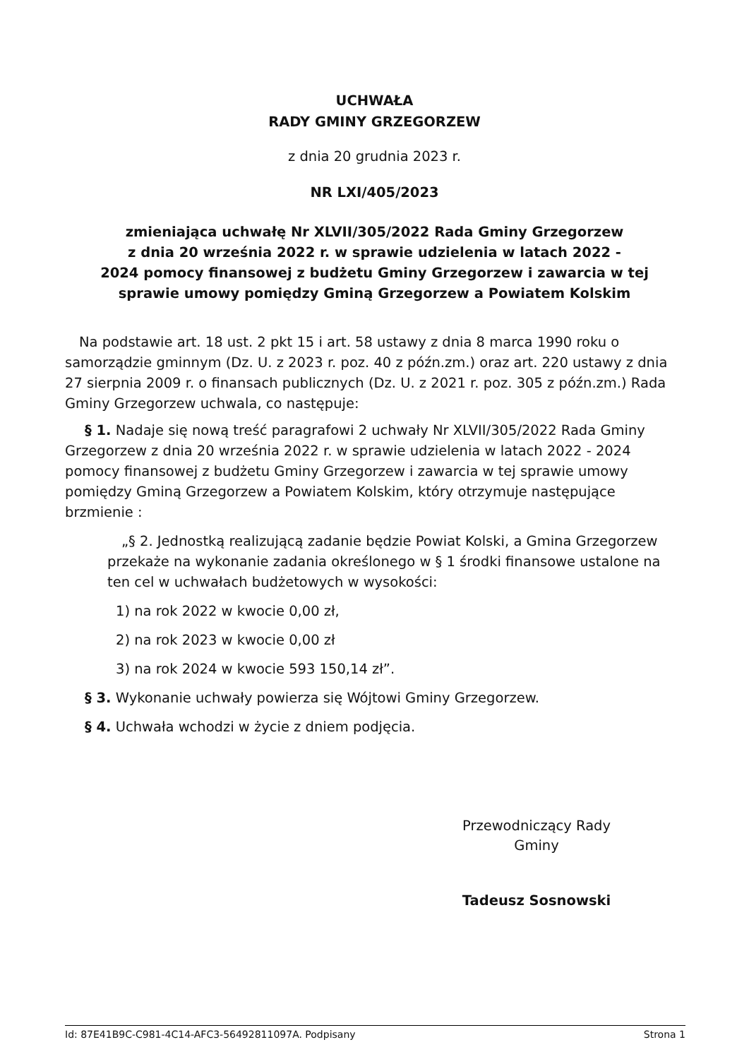UCHWAŁA
RADY GMINY GRZEGORZEW
z dnia 20 grudnia 2023 r.
NR LXI/405/2023
zmieniająca uchwałę Nr XLVII/305/2022 Rada Gminy Grzegorzew
z dnia 20 września 2022 r. w sprawie udzielenia w latach 2022 -
2024 pomocy finansowej z budżetu Gminy Grzegorzew i zawarcia w tej
sprawie umowy pomiędzy Gminą Grzegorzew a Powiatem Kolskim
Na podstawie art. 18 ust. 2 pkt 15 i art. 58 ustawy z dnia 8 marca 1990 roku o samorządzie gminnym (Dz. U. z 2023 r. poz. 40 z późn.zm.) oraz art. 220 ustawy z dnia 27 sierpnia 2009 r. o finansach publicznych (Dz. U. z 2021 r. poz. 305 z późn.zm.) Rada Gminy Grzegorzew uchwala, co następuje:
§ 1. Nadaje się nową treść paragrafowi 2 uchwały Nr XLVII/305/2022 Rada Gminy Grzegorzew z dnia 20 września 2022 r. w sprawie udzielenia w latach 2022 - 2024 pomocy finansowej z budżetu Gminy Grzegorzew i zawarcia w tej sprawie umowy pomiędzy Gminą Grzegorzew a Powiatem Kolskim, który otrzymuje następujące brzmienie :
„§ 2. Jednostką realizującą zadanie będzie Powiat Kolski, a Gmina Grzegorzew przekaże na wykonanie zadania określonego w § 1 środki finansowe ustalone na ten cel w uchwałach budżetowych w wysokości:
1) na rok 2022 w kwocie 0,00 zł,
2) na rok 2023 w kwocie 0,00 zł
3) na rok 2024 w kwocie 593 150,14 zł”.
§ 3. Wykonanie uchwały powierza się Wójtowi Gminy Grzegorzew.
§ 4. Uchwała wchodzi w życie z dniem podjęcia.
Przewodniczący Rady
Gminy
Tadeusz Sosnowski
Id: 87E41B9C-C981-4C14-AFC3-56492811097A. Podpisany Strona 1